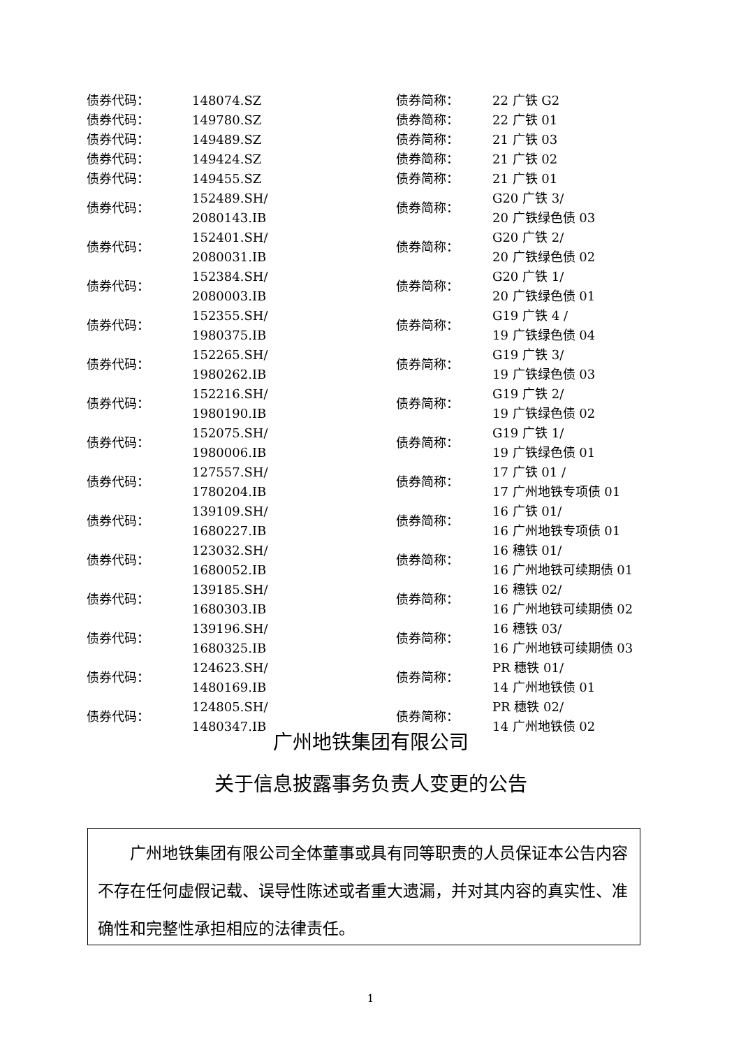| 债券代码： | 148074.SZ | 债券简称： | 22 广铁 G2 |
| 债券代码： | 149780.SZ | 债券简称： | 22 广铁 01 |
| 债券代码： | 149489.SZ | 债券简称： | 21 广铁 03 |
| 债券代码： | 149424.SZ | 债券简称： | 21 广铁 02 |
| 债券代码： | 149455.SZ | 债券简称： | 21 广铁 01 |
| 债券代码： | 152489.SH/ 2080143.IB | 债券简称： | G20 广铁 3/ 20 广铁绿色债 03 |
| 债券代码： | 152401.SH/ 2080031.IB | 债券简称： | G20 广铁 2/ 20 广铁绿色债 02 |
| 债券代码： | 152384.SH/ 2080003.IB | 债券简称： | G20 广铁 1/ 20 广铁绿色债 01 |
| 债券代码： | 152355.SH/ 1980375.IB | 债券简称： | G19 广铁 4 / 19 广铁绿色债 04 |
| 债券代码： | 152265.SH/ 1980262.IB | 债券简称： | G19 广铁 3/ 19 广铁绿色债 03 |
| 债券代码： | 152216.SH/ 1980190.IB | 债券简称： | G19 广铁 2/ 19 广铁绿色债 02 |
| 债券代码： | 152075.SH/ 1980006.IB | 债券简称： | G19 广铁 1/ 19 广铁绿色债 01 |
| 债券代码： | 127557.SH/ 1780204.IB | 债券简称： | 17 广铁 01 / 17 广州地铁专项债 01 |
| 债券代码： | 139109.SH/ 1680227.IB | 债券简称： | 16 广铁 01/ 16 广州地铁专项债 01 |
| 债券代码： | 123032.SH/ 1680052.IB | 债券简称： | 16 穗铁 01/ 16 广州地铁可续期债 01 |
| 债券代码： | 139185.SH/ 1680303.IB | 债券简称： | 16 穗铁 02/ 16 广州地铁可续期债 02 |
| 债券代码： | 139196.SH/ 1680325.IB | 债券简称： | 16 穗铁 03/ 16 广州地铁可续期债 03 |
| 债券代码： | 124623.SH/ 1480169.IB | 债券简称： | PR 穗铁 01/ 14 广州地铁债 01 |
| 债券代码： | 124805.SH/ 1480347.IB | 债券简称： | PR 穗铁 02/ 14 广州地铁债 02 |
广州地铁集团有限公司
关于信息披露事务负责人变更的公告
　　广州地铁集团有限公司全体董事或具有同等职责的人员保证本公告内容不存在任何虚假记载、误导性陈述或者重大遗漏，并对其内容的真实性、准确性和完整性承担相应的法律责任。
1